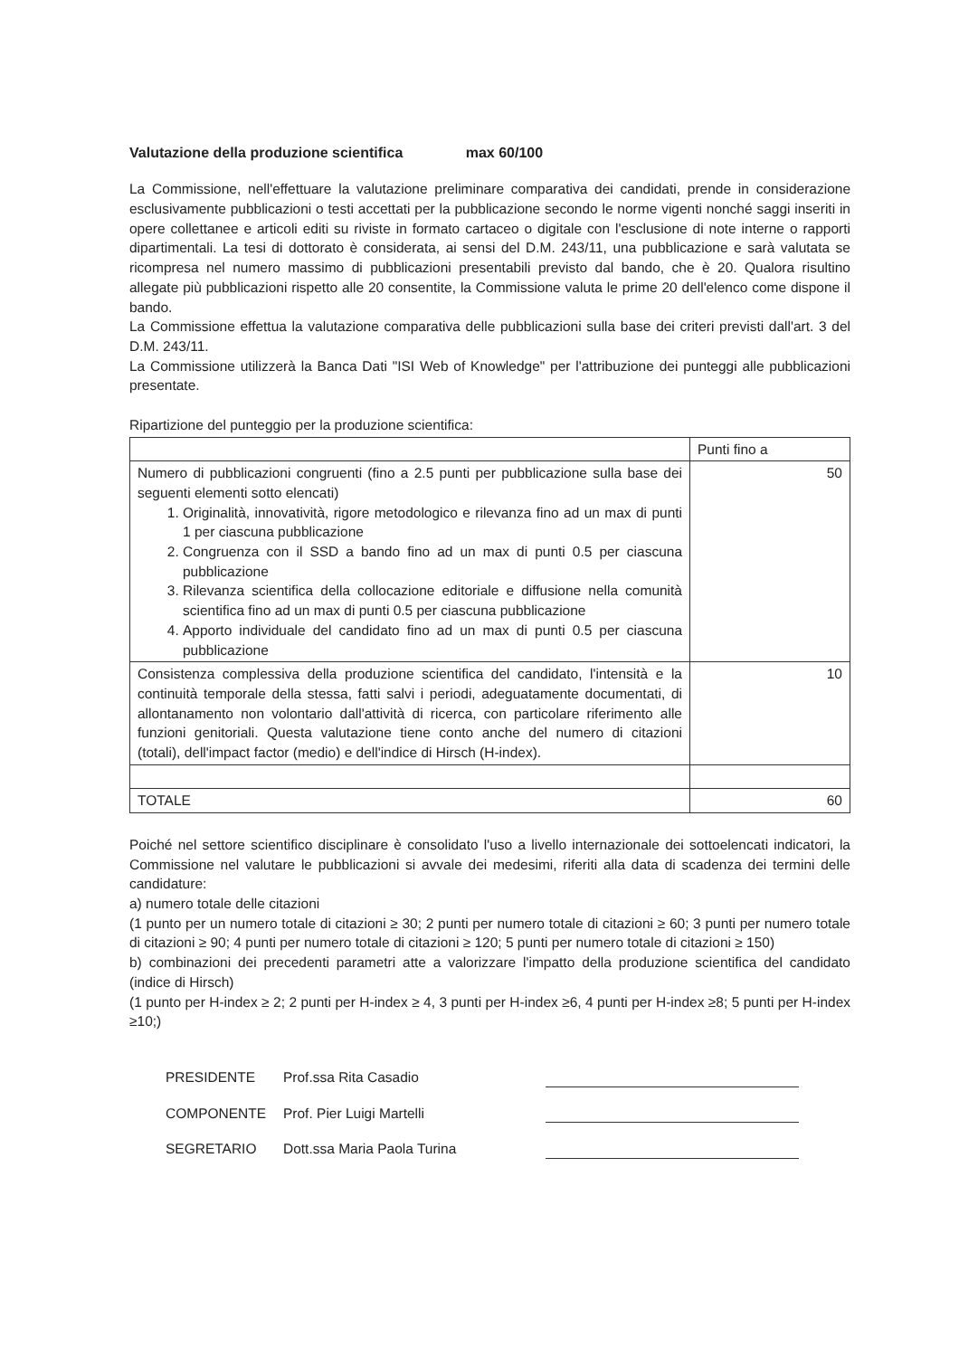Valutazione della produzione scientifica max 60/100
La Commissione, nell'effettuare la valutazione preliminare comparativa dei candidati, prende in considerazione esclusivamente pubblicazioni o testi accettati per la pubblicazione secondo le norme vigenti nonché saggi inseriti in opere collettanee e articoli editi su riviste in formato cartaceo o digitale con l'esclusione di note interne o rapporti dipartimentali. La tesi di dottorato è considerata, ai sensi del D.M. 243/11, una pubblicazione e sarà valutata se ricompresa nel numero massimo di pubblicazioni presentabili previsto dal bando, che è 20. Qualora risultino allegate più pubblicazioni rispetto alle 20 consentite, la Commissione valuta le prime 20 dell'elenco come dispone il bando.
La Commissione effettua la valutazione comparativa delle pubblicazioni sulla base dei criteri previsti dall'art. 3 del D.M. 243/11.
La Commissione utilizzerà la Banca Dati "ISI Web of Knowledge" per l'attribuzione dei punteggi alle pubblicazioni presentate.
Ripartizione del punteggio per la produzione scientifica:
| | Punti fino a |
| Numero di pubblicazioni congruenti (fino a 2.5 punti per pubblicazione sulla base dei seguenti elementi sotto elencati) 1. Originalità, innovatività, rigore metodologico e rilevanza fino ad un max di punti 1 per ciascuna pubblicazione 2. Congruenza con il SSD a bando fino ad un max di punti 0.5 per ciascuna pubblicazione 3. Rilevanza scientifica della collocazione editoriale e diffusione nella comunità scientifica fino ad un max di punti 0.5 per ciascuna pubblicazione 4. Apporto individuale del candidato fino ad un max di punti 0.5 per ciascuna pubblicazione | 50 |
| Consistenza complessiva della produzione scientifica del candidato, l'intensità e la continuità temporale della stessa, fatti salvi i periodi, adeguatamente documentati, di allontanamento non volontario dall'attività di ricerca, con particolare riferimento alle funzioni genitoriali. Questa valutazione tiene conto anche del numero di citazioni (totali), dell'impact factor (medio) e dell'indice di Hirsch (H-index). | 10 |
| TOTALE | 60 |
Poiché nel settore scientifico disciplinare è consolidato l'uso a livello internazionale dei sottoelencati indicatori, la Commissione nel valutare le pubblicazioni si avvale dei medesimi, riferiti alla data di scadenza dei termini delle candidature:
a) numero totale delle citazioni
(1 punto per un numero totale di citazioni ≥ 30; 2 punti per numero totale di citazioni ≥ 60; 3 punti per numero totale di citazioni ≥ 90; 4 punti per numero totale di citazioni ≥ 120; 5 punti per numero totale di citazioni ≥ 150)
b) combinazioni dei precedenti parametri atte a valorizzare l'impatto della produzione scientifica del candidato (indice di Hirsch)
(1 punto per H-index ≥ 2; 2 punti per H-index ≥ 4, 3 punti per H-index ≥6, 4 punti per H-index ≥8; 5 punti per H-index ≥10;)
PRESIDENTE
Prof.ssa Rita Casadio
COMPONENTE
Prof. Pier Luigi Martelli
SEGRETARIO
Dott.ssa Maria Paola Turina